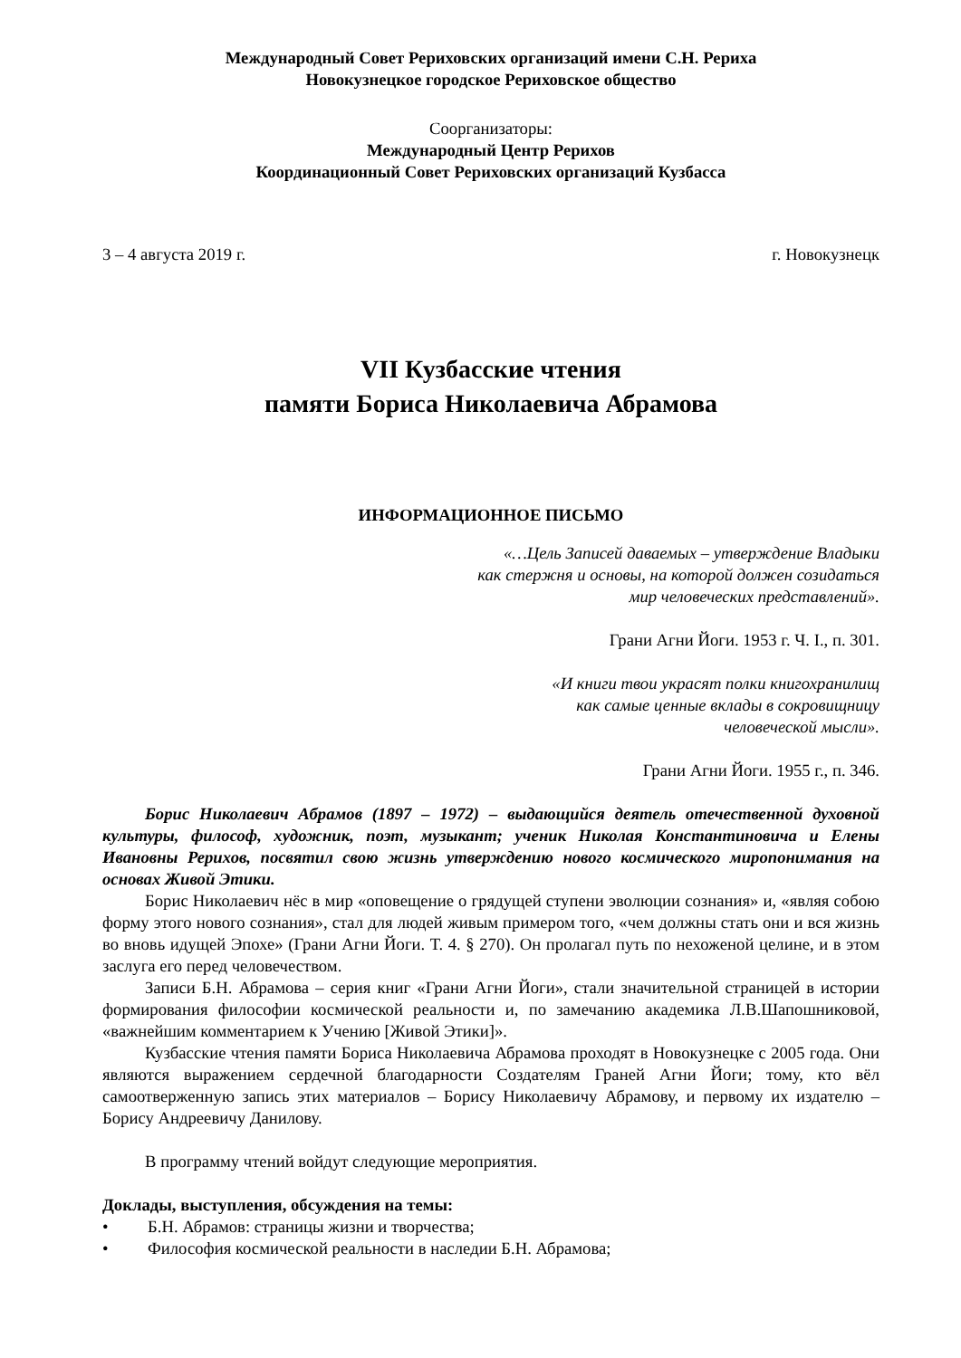Международный Совет Рериховских организаций имени С.Н. Рериха
Новокузнецкое городское Рериховское общество
Соорганизаторы:
Международный Центр Рерихов
Координационный Совет Рериховских организаций Кузбасса
3 – 4 августа 2019 г. г. Новокузнецк
VII Кузбасские чтения
памяти Бориса Николаевича Абрамова
ИНФОРМАЦИОННОЕ ПИСЬМО
«…Цель Записей даваемых – утверждение Владыки
как стержня и основы, на которой должен созидаться
мир человеческих представлений».
Грани Агни Йоги. 1953 г. Ч. I., п. 301.
«И книги твои украсят полки книгохранилищ
как самые ценные вклады в сокровищницу
человеческой мысли».
Грани Агни Йоги. 1955 г., п. 346.
Борис Николаевич Абрамов (1897 – 1972) – выдающийся деятель отечественной духовной культуры, философ, художник, поэт, музыкант; ученик Николая Константиновича и Елены Ивановны Рерихов, посвятил свою жизнь утверждению нового космического миропонимания на основах Живой Этики.
Борис Николаевич нёс в мир «оповещение о грядущей ступени эволюции сознания» и, «являя собою форму этого нового сознания», стал для людей живым примером того, «чем должны стать они и вся жизнь во вновь идущей Эпохе» (Грани Агни Йоги. Т. 4. § 270). Он пролагал путь по нехоженой целине, и в этом заслуга его перед человечеством.
Записи Б.Н. Абрамова – серия книг «Грани Агни Йоги», стали значительной страницей в истории формирования философии космической реальности и, по замечанию академика Л.В.Шапошниковой, «важнейшим комментарием к Учению [Живой Этики]».
Кузбасские чтения памяти Бориса Николаевича Абрамова проходят в Новокузнецке с 2005 года. Они являются выражением сердечной благодарности Создателям Граней Агни Йоги; тому, кто вёл самоотверженную запись этих материалов – Борису Николаевичу Абрамову, и первому их издателю – Борису Андреевичу Данилову.
В программу чтений войдут следующие мероприятия.
Доклады, выступления, обсуждения на темы:
• Б.Н. Абрамов: страницы жизни и творчества;
• Философия космической реальности в наследии Б.Н. Абрамова;